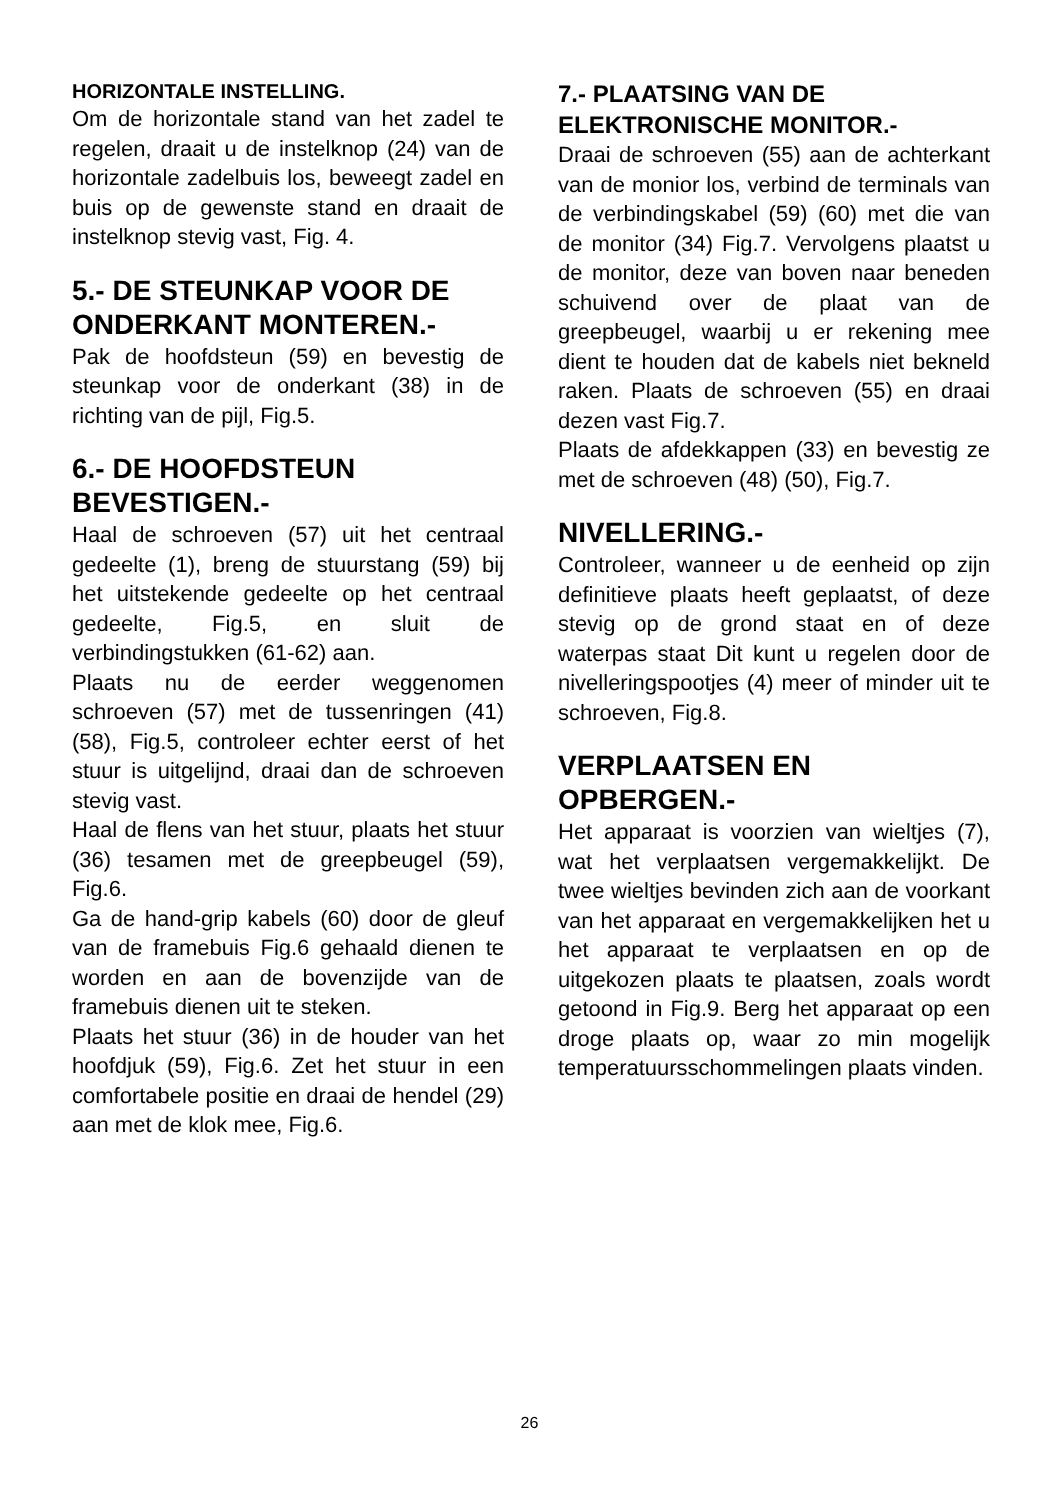HORIZONTALE INSTELLING.
Om de horizontale stand van het zadel te regelen, draait u de instelknop (24) van de horizontale zadelbuis los, beweegt zadel en buis op de gewenste stand en draait de instelknop stevig vast, Fig. 4.
5.- DE STEUNKAP VOOR DE ONDERKANT MONTEREN.-
Pak de hoofdsteun (59) en bevestig de steunkap voor de onderkant (38) in de richting van de pijl, Fig.5.
6.- DE HOOFDSTEUN BEVESTIGEN.-
Haal de schroeven (57) uit het centraal gedeelte (1), breng de stuurstang (59) bij het uitstekende gedeelte op het centraal gedeelte, Fig.5, en sluit de verbindingstukken (61-62) aan.
Plaats nu de eerder weggenomen schroeven (57) met de tussenringen (41) (58), Fig.5, controleer echter eerst of het stuur is uitgelijnd, draai dan de schroeven stevig vast.
Haal de flens van het stuur, plaats het stuur (36) tesamen met de greepbeugel (59), Fig.6.
Ga de hand-grip kabels (60) door de gleuf van de framebuis Fig.6 gehaald dienen te worden en aan de bovenzijde van de framebuis dienen uit te steken.
Plaats het stuur (36) in de houder van het hoofdjuk (59), Fig.6. Zet het stuur in een comfortabele positie en draai de hendel (29) aan met de klok mee, Fig.6.
7.- PLAATSING VAN DE ELEKTRONISCHE MONITOR.-
Draai de schroeven (55) aan de achterkant van de monior los, verbind de terminals van de verbindingskabel (59) (60) met die van de monitor (34) Fig.7. Vervolgens plaatst u de monitor, deze van boven naar beneden schuivend over de plaat van de greepbeugel, waarbij u er rekening mee dient te houden dat de kabels niet bekneld raken. Plaats de schroeven (55) en draai dezen vast Fig.7.
Plaats de afdekkappen (33) en bevestig ze met de schroeven (48) (50), Fig.7.
NIVELLERING.-
Controleer, wanneer u de eenheid op zijn definitieve plaats heeft geplaatst, of deze stevig op de grond staat en of deze waterpas staat Dit kunt u regelen door de nivelleringspootjes (4) meer of minder uit te schroeven, Fig.8.
VERPLAATSEN EN OPBERGEN.-
Het apparaat is voorzien van wieltjes (7), wat het verplaatsen vergemakkelijkt. De twee wieltjes bevinden zich aan de voorkant van het apparaat en vergemakkelijken het u het apparaat te verplaatsen en op de uitgekozen plaats te plaatsen, zoals wordt getoond in Fig.9. Berg het apparaat op een droge plaats op, waar zo min mogelijk temperatuursschommelingen plaats vinden.
26